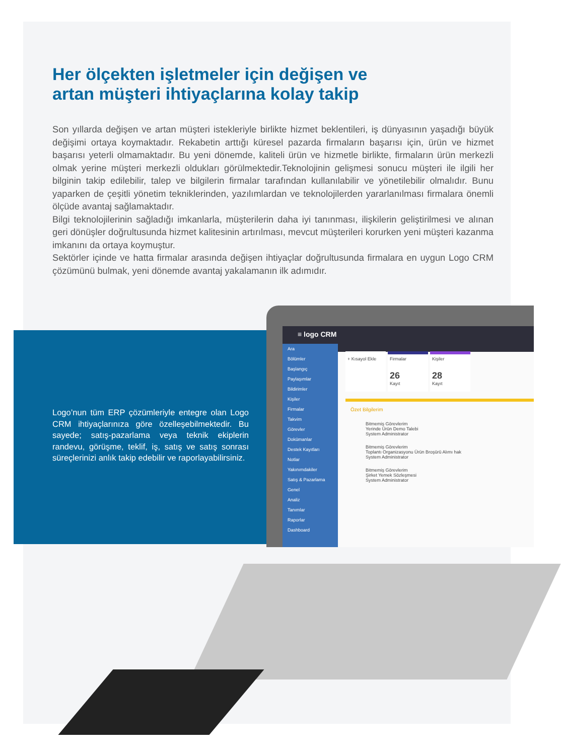Her ölçekten işletmeler için değişen ve
artan müşteri ihtiyaçlarına kolay takip
Son yıllarda değişen ve artan müşteri istekleriyle birlikte hizmet beklentileri, iş dünyasının yaşadığı büyük değişimi ortaya koymaktadır. Rekabetin arttığı küresel pazarda firmaların başarısı için, ürün ve hizmet başarısı yeterli olmamaktadır. Bu yeni dönemde, kaliteli ürün ve hizmetle birlikte, firmaların ürün merkezli olmak yerine müşteri merkezli oldukları görülmektedir.Teknolojinin gelişmesi sonucu müşteri ile ilgili her bilginin takip edilebilir, talep ve bilgilerin firmalar tarafından kullanılabilir ve yönetilebilir olmalıdır. Bunu yaparken de çeşitli yönetim tekniklerinden, yazılımlardan ve teknolojilerden yararlanılması firmalara önemli ölçüde avantaj sağlamaktadır.
Bilgi teknolojilerinin sağladığı imkanlarla, müşterilerin daha iyi tanınması, ilişkilerin geliştirilmesi ve alınan geri dönüşler doğrultusunda hizmet kalitesinin artırılması, mevcut müşterileri korurken yeni müşteri kazanma imkanını da ortaya koymuştur.
Sektörler içinde ve hatta firmalar arasında değişen ihtiyaçlar doğrultusunda firmalara en uygun Logo CRM çözümünü bulmak, yeni dönemde avantaj yakalamanın ilk adımıdır.
Logo’nun tüm ERP çözümleriyle entegre olan Logo CRM ihtiyaçlarınıza göre özelleşebilmektedir. Bu sayede; satış-pazarlama veya teknik ekiplerin randevu, görüşme, teklif, iş, satış ve satış sonrası süreçlerinizi anlık takip edebilir ve raporlayabilirsiniz.
≡ logo CRM
Ara
Bölümler
Başlangıç
Paylaşımlar
Bildirimler
Kişiler
Firmalar
Takvim
Görevler
Dokümanlar
Destek Kayıtları
Notlar
Yakınımdakiler
Satış & Pazarlama
Genel
Analiz
Tanımlar
Raporlar
Dashboard
+ Kısayol Ekle
Firmalar 26 Kayıt
Kişiler 28 Kayıt
Özet Bilgilerim
Bitmemiş Görevlerim
Yerinde Ürün Demo Talebi
System Administrator
Bitmemiş Görevlerim
Toplantı Organizasyonu Ürün Broşürü Alımı hak
System Administrator
Bitmemiş Görevlerim
Şirket Yemek Sözleşmesi
System Administrator